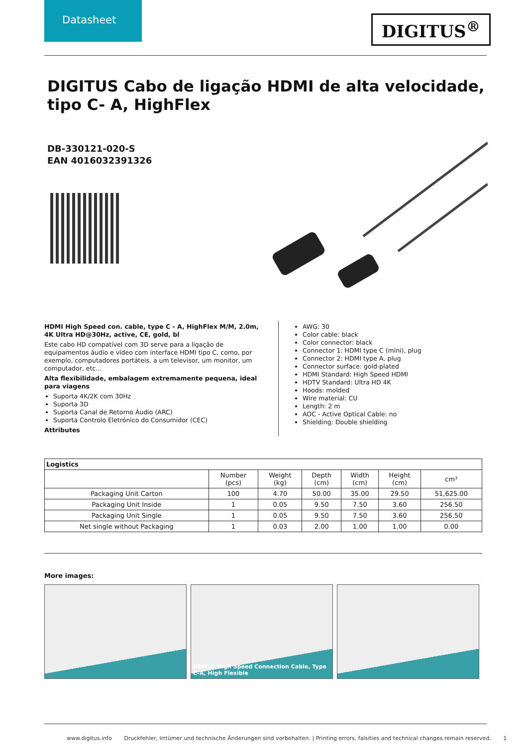Datasheet
DIGITUS<sup>®</sup>
DIGITUS Cabo de ligação HDMI de alta velocidade, tipo C- A, HighFlex
DB-330121-020-S
EAN 4016032391326
HDMI High Speed con. cable, type C - A, HighFlex M/M, 2.0m, 4K Ultra HD@30Hz, active, CE, gold, bl
Este cabo HD compatível com 3D serve para a ligação de equipamentos áudio e vídeo com interface HDMI tipo C, como, por exemplo, computadores portáteis, a um televisor, um monitor, um computador, etc...
Alta flexibilidade, embalagem extremamente pequena, ideal para viagens
Suporta 4K/2K com 30Hz
Suporta 3D
Suporta Canal de Retorno Áudio (ARC)
Suporta Controlo Eletrónico do Consumidor (CEC)
Attributes
AWG: 30
Color cable: black
Color connector: black
Connector 1: HDMI type C (mini), plug
Connector 2: HDMI type A, plug
Connector surface: gold-plated
HDMI Standard: High Speed HDMI
HDTV Standard: Ultra HD 4K
Hoods: molded
Wire material: CU
Length: 2 m
AOC - Active Optical Cable: no
Shielding: Double shielding
| Logistics | | | | | | |
| --- | --- | --- | --- | --- | --- | --- |
| | Number (pcs) | Weight (kg) | Depth (cm) | Width (cm) | Height (cm) | cm³ |
| Packaging Unit Carton | 100 | 4.70 | 50.00 | 35.00 | 29.50 | 51,625.00 |
| Packaging Unit Inside | 1 | 0.05 | 9.50 | 7.50 | 3.60 | 256.50 |
| Packaging Unit Single | 1 | 0.05 | 9.50 | 7.50 | 3.60 | 256.50 |
| Net single without Packaging | 1 | 0.03 | 2.00 | 1.00 | 1.00 | 0.00 |
More images:
HDMI® High Speed Connection Cable, Type C-A, High Flexible
www.digitus.info Druckfehler, Irrtümer und technische Änderungen sind vorbehalten. | Printing errors, falsities and technical changes remain reserved. 1